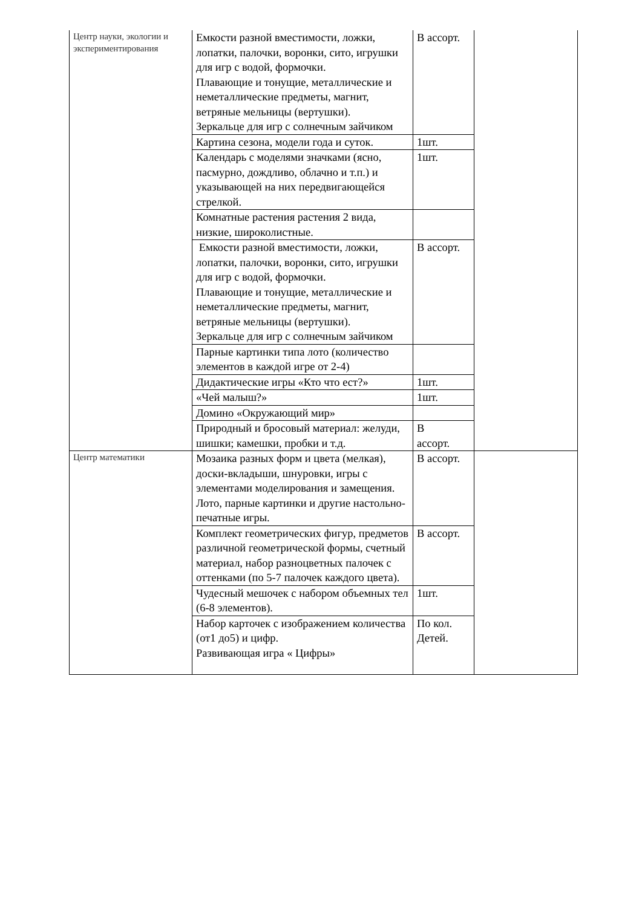| Центр науки, экологии и экспериментирования | Емкости разной вместимости, ложки, лопатки, палочки, воронки, сито, игрушки для игр с водой, формочки. Плавающие и тонущие, металлические и неметаллические предметы, магнит, ветряные мельницы (вертушки). Зеркальце для игр с солнечным зайчиком | В ассорт. | |
| | Картина сезона, модели года и суток. | 1шт. | |
| | Календарь с моделями значками (ясно, пасмурно, дождливо, облачно и т.п.) и указывающей на них передвигающейся стрелкой. | 1шт. | |
| | Комнатные растения растения 2 вида, низкие, широколистные. | | |
| | Емкости разной вместимости, ложки, лопатки, палочки, воронки, сито, игрушки для игр с водой, формочки. Плавающие и тонущие, металлические и неметаллические предметы, магнит, ветряные мельницы (вертушки). Зеркальце для игр с солнечным зайчиком | В ассорт. | |
| | Парные картинки типа лото (количество элементов в каждой игре от 2-4) | | |
| | Дидактические игры «Кто что ест?» | 1шт. | |
| | «Чей малыш?» | 1шт. | |
| | Домино «Окружающий мир» | | |
| | Природный и бросовый материал: желуди, шишки; камешки, пробки и т.д. | В ассорт. | |
| Центр математики | Мозаика разных форм и цвета (мелкая), доски-вкладыши, шнуровки, игры с элементами моделирования и замещения. Лото, парные картинки и другие настольно-печатные игры. | В ассорт. | |
| | Комплект геометрических фигур, предметов различной геометрической формы, счетный материал, набор разноцветных палочек с оттенками (по 5-7 палочек каждого цвета). | В ассорт. | |
| | Чудесный мешочек с набором объемных тел (6-8 элементов). | 1шт. | |
| | Набор карточек с изображением количества (от1 до5) и цифр. Развивающая игра « Цифры» | По кол. Детей. | |